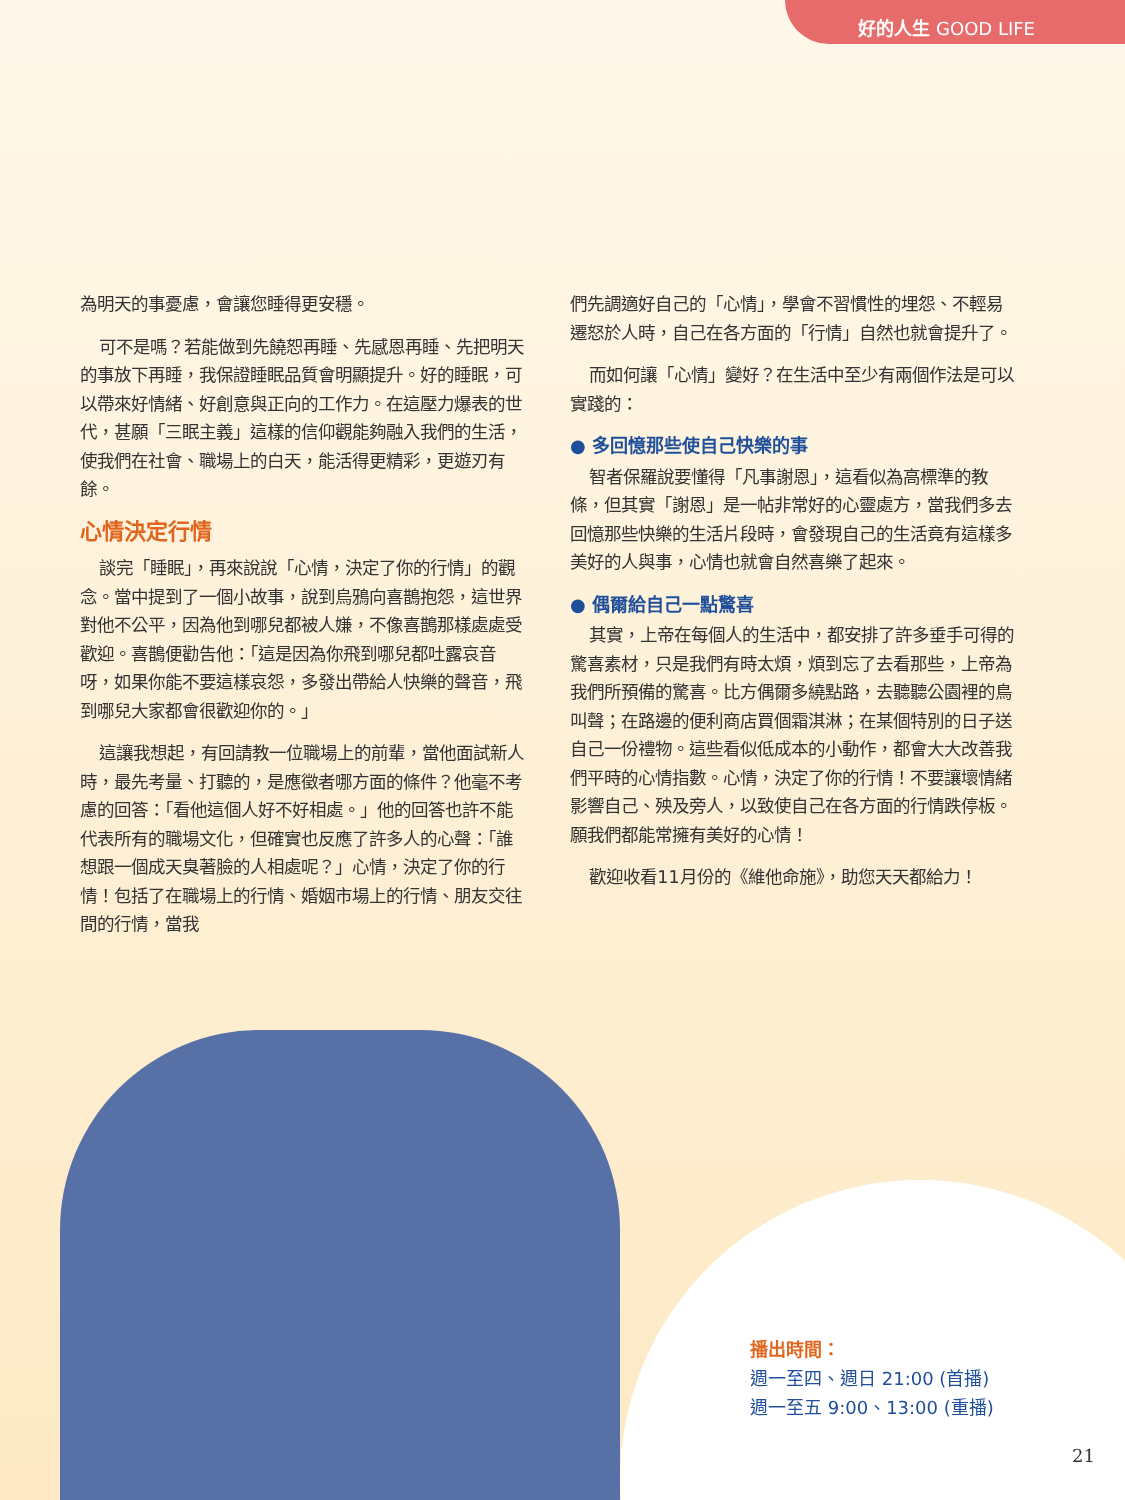好的人生 GOOD LIFE
為明天的事憂慮，會讓您睡得更安穩。
可不是嗎？若能做到先饒恕再睡、先感恩再睡、先把明天的事放下再睡，我保證睡眠品質會明顯提升。好的睡眠，可以帶來好情緒、好創意與正向的工作力。在這壓力爆表的世代，甚願「三眠主義」這樣的信仰觀能夠融入我們的生活，使我們在社會、職場上的白天，能活得更精彩，更遊刃有餘。
心情決定行情
談完「睡眠」，再來說說「心情，決定了你的行情」的觀念。當中提到了一個小故事，說到烏鴉向喜鵲抱怨，這世界對他不公平，因為他到哪兒都被人嫌，不像喜鵲那樣處處受歡迎。喜鵲便勸告他：「這是因為你飛到哪兒都吐露哀音呀，如果你能不要這樣哀怨，多發出帶給人快樂的聲音，飛到哪兒大家都會很歡迎你的。」
這讓我想起，有回請教一位職場上的前輩，當他面試新人時，最先考量、打聽的，是應徵者哪方面的條件？他毫不考慮的回答：「看他這個人好不好相處。」他的回答也許不能代表所有的職場文化，但確實也反應了許多人的心聲：「誰想跟一個成天臭著臉的人相處呢？」心情，決定了你的行情！包括了在職場上的行情、婚姻市場上的行情、朋友交往間的行情，當我
們先調適好自己的「心情」，學會不習慣性的埋怨、不輕易遷怒於人時，自己在各方面的「行情」自然也就會提升了。
而如何讓「心情」變好？在生活中至少有兩個作法是可以實踐的：
● 多回憶那些使自己快樂的事
智者保羅說要懂得「凡事謝恩」，這看似為高標準的教條，但其實「謝恩」是一帖非常好的心靈處方，當我們多去回憶那些快樂的生活片段時，會發現自己的生活竟有這樣多美好的人與事，心情也就會自然喜樂了起來。
● 偶爾給自己一點驚喜
其實，上帝在每個人的生活中，都安排了許多垂手可得的驚喜素材，只是我們有時太煩，煩到忘了去看那些，上帝為我們所預備的驚喜。比方偶爾多繞點路，去聽聽公園裡的鳥叫聲；在路邊的便利商店買個霜淇淋；在某個特別的日子送自己一份禮物。這些看似低成本的小動作，都會大大改善我們平時的心情指數。心情，決定了你的行情！不要讓壞情緒影響自己、殃及旁人，以致使自己在各方面的行情跌停板。願我們都能常擁有美好的心情！
歡迎收看11月份的《維他命施》，助您天天都給力！
播出時間：
週一至四、週日 21:00 (首播)
週一至五 9:00、13:00 (重播)
21